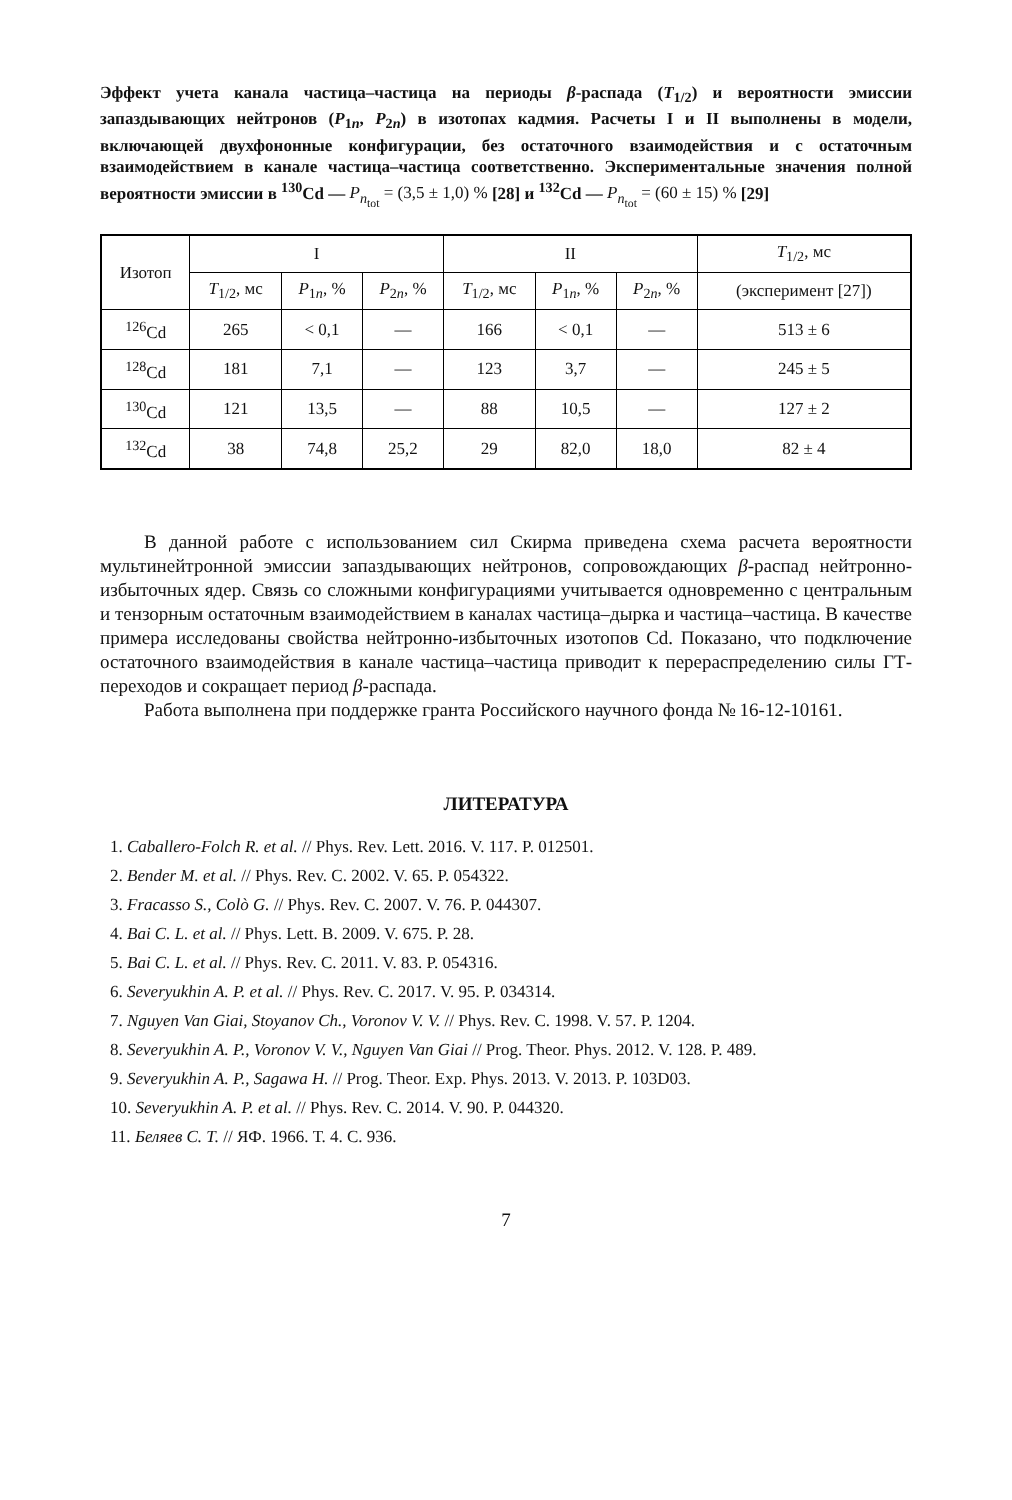Эффект учета канала частица–частица на периоды β-распада (T<sub>1/2</sub>) и вероятности эмиссии запаздывающих нейтронов (P<sub>1n</sub>, P<sub>2n</sub>) в изотопах кадмия. Расчеты I и II выполнены в модели, включающей двухфононные конфигурации, без остаточного взаимодействия и с остаточным взаимодействием в канале частица–частица соответственно. Экспериментальные значения полной вероятности эмиссии в <sup>130</sup>Cd — P<sub>n<sub>tot</sub></sub> = (3,5 ± 1,0) % [28] и <sup>132</sup>Cd — P<sub>n<sub>tot</sub></sub> = (60 ± 15) % [29]
| Изотоп | I | | | II | | | T<sub>1/2</sub>, мс |
| --- | --- | --- | --- | --- | --- | --- | --- |
| | T<sub>1/2</sub>, мс | P<sub>1n</sub>, % | P<sub>2n</sub>, % | T<sub>1/2</sub>, мс | P<sub>1n</sub>, % | P<sub>2n</sub>, % | (эксперимент [27]) |
| <sup>126</sup>Cd | 265 | < 0,1 | — | 166 | < 0,1 | — | 513 ± 6 |
| <sup>128</sup>Cd | 181 | 7,1 | — | 123 | 3,7 | — | 245 ± 5 |
| <sup>130</sup>Cd | 121 | 13,5 | — | 88 | 10,5 | — | 127 ± 2 |
| <sup>132</sup>Cd | 38 | 74,8 | 25,2 | 29 | 82,0 | 18,0 | 82 ± 4 |
В данной работе с использованием сил Скирма приведена схема расчета вероятности мультинейтронной эмиссии запаздывающих нейтронов, сопровождающих β-распад нейтронно-избыточных ядер. Связь со сложными конфигурациями учитывается одновременно с центральным и тензорным остаточным взаимодействием в каналах частица–дырка и частица–частица. В качестве примера исследованы свойства нейтронно-избыточных изотопов Cd. Показано, что подключение остаточного взаимодействия в канале частица–частица приводит к перераспределению силы ГТ-переходов и сокращает период β-распада.
Работа выполнена при поддержке гранта Российского научного фонда № 16-12-10161.
ЛИТЕРАТУРА
1. Caballero-Folch R. et al. // Phys. Rev. Lett. 2016. V. 117. P. 012501.
2. Bender M. et al. // Phys. Rev. C. 2002. V. 65. P. 054322.
3. Fracasso S., Colò G. // Phys. Rev. C. 2007. V. 76. P. 044307.
4. Bai C. L. et al. // Phys. Lett. B. 2009. V. 675. P. 28.
5. Bai C. L. et al. // Phys. Rev. C. 2011. V. 83. P. 054316.
6. Severyukhin A. P. et al. // Phys. Rev. C. 2017. V. 95. P. 034314.
7. Nguyen Van Giai, Stoyanov Ch., Voronov V. V. // Phys. Rev. C. 1998. V. 57. P. 1204.
8. Severyukhin A. P., Voronov V. V., Nguyen Van Giai // Prog. Theor. Phys. 2012. V. 128. P. 489.
9. Severyukhin A. P., Sagawa H. // Prog. Theor. Exp. Phys. 2013. V. 2013. P. 103D03.
10. Severyukhin A. P. et al. // Phys. Rev. C. 2014. V. 90. P. 044320.
11. Беляев С. Т. // ЯФ. 1966. Т. 4. С. 936.
7